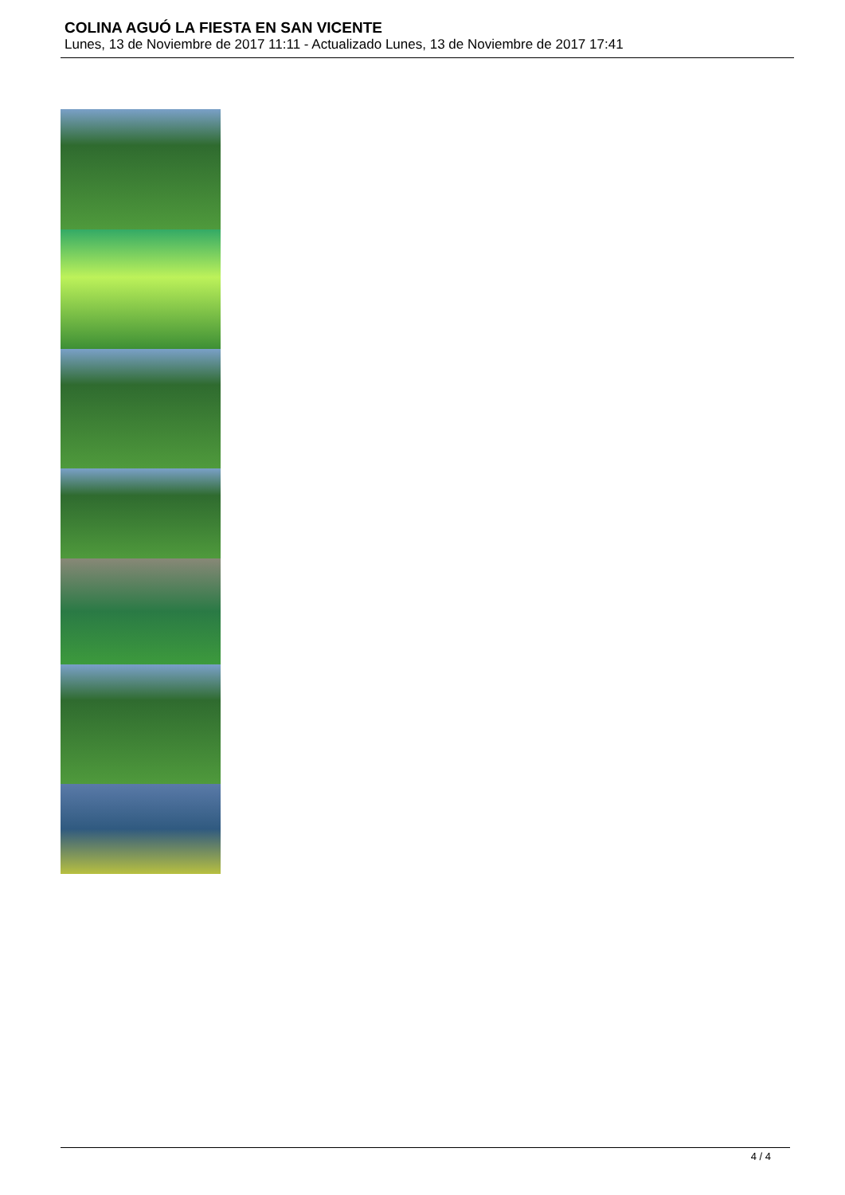COLINA AGUÓ LA FIESTA EN SAN VICENTE
Lunes, 13 de Noviembre de 2017 11:11 - Actualizado Lunes, 13 de Noviembre de 2017 17:41
4 / 4